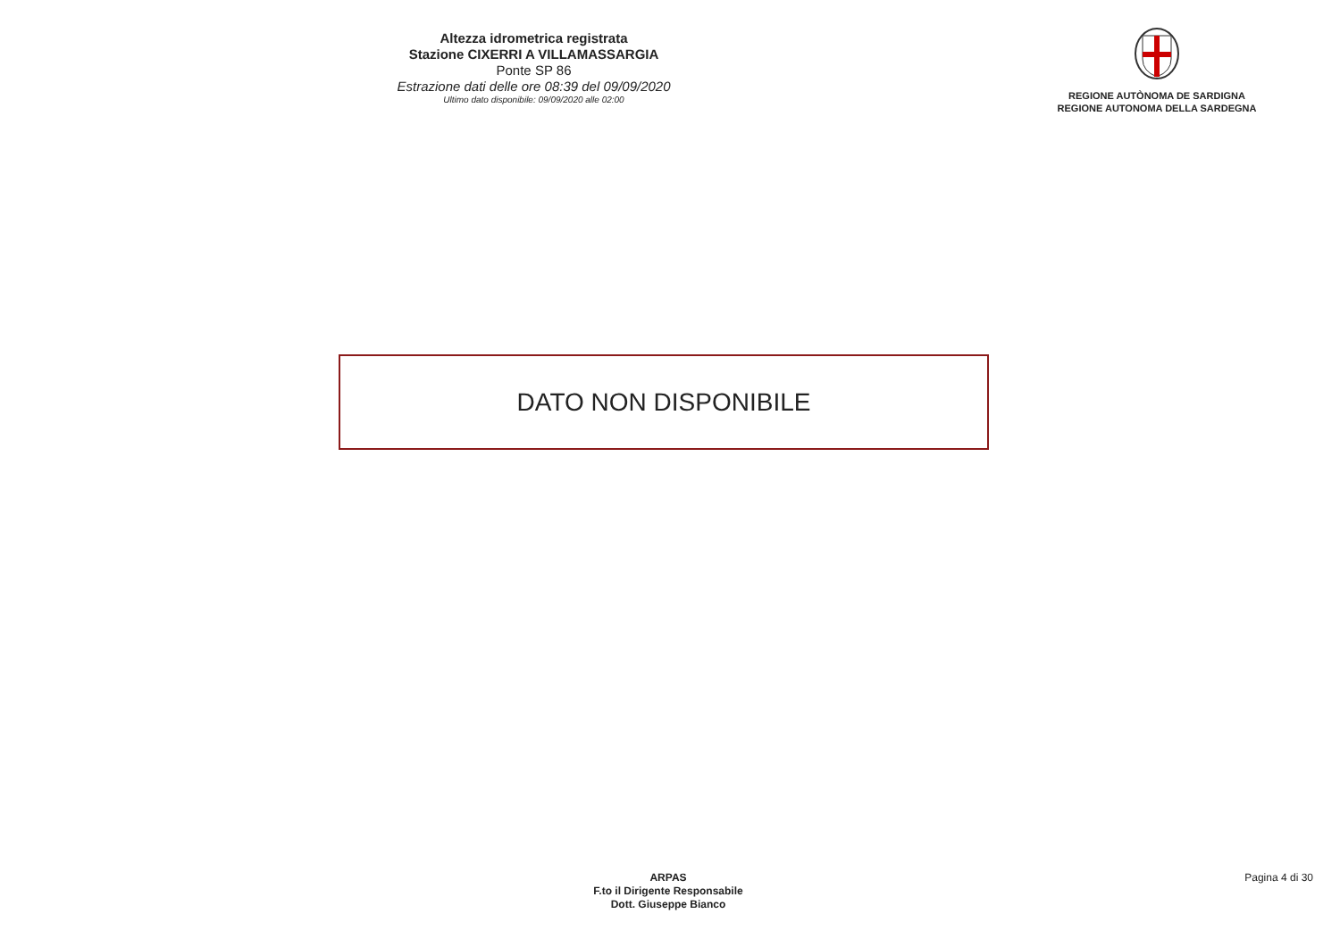Altezza idrometrica registrata
Stazione CIXERRI A VILLAMASSARGIA
Ponte SP 86
Estrazione dati delle ore 08:39 del 09/09/2020
Ultimo dato disponibile: 09/09/2020 alle 02:00
REGIONE AUTÒNOMA DE SARDIGNA
REGIONE AUTONOMA DELLA SARDEGNA
DATO NON DISPONIBILE
ARPAS
F.to il Dirigente Responsabile
Dott. Giuseppe Bianco
Pagina 4 di 30